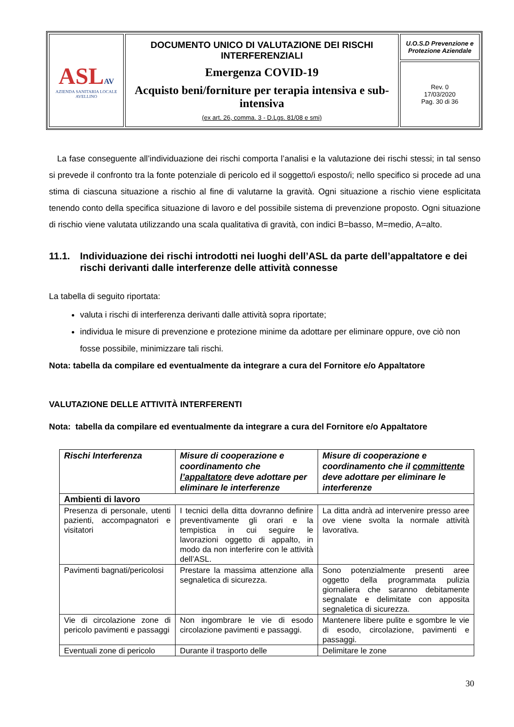| ASL AV AZIENDA SANITARIA LOCALE AVELLINO | DOCUMENTO UNICO DI VALUTAZIONE DEI RISCHI INTERFERENZIALI Emergenza COVID-19 Acquisto beni/forniture per terapia intensiva e sub-intensiva (ex art. 26, comma. 3 - D.Lgs. 81/08 e smi) | U.O.S.D Prevenzione e Protezione Aziendale |
| | | Rev. 0 17/03/2020 Pag. 30 di 36 |
La fase conseguente all’individuazione dei rischi comporta l’analisi e la valutazione dei rischi stessi; in tal senso si prevede il confronto tra la fonte potenziale di pericolo ed il soggetto/i esposto/i; nello specifico si procede ad una stima di ciascuna situazione a rischio al fine di valutarne la gravità. Ogni situazione a rischio viene esplicitata tenendo conto della specifica situazione di lavoro e del possibile sistema di prevenzione proposto. Ogni situazione di rischio viene valutata utilizzando una scala qualitativa di gravità, con indici B=basso, M=medio, A=alto.
11.1. Individuazione dei rischi introdotti nei luoghi dell’ASL da parte dell’appaltatore e dei rischi derivanti dalle interferenze delle attività connesse
La tabella di seguito riportata:
valuta i rischi di interferenza derivanti dalle attività sopra riportate;
individua le misure di prevenzione e protezione minime da adottare per eliminare oppure, ove ciò non fosse possibile, minimizzare tali rischi.
Nota: tabella da compilare ed eventualmente da integrare a cura del Fornitore e/o Appaltatore
VALUTAZIONE DELLE ATTIVITÀ INTERFERENTI
Nota: tabella da compilare ed eventualmente da integrare a cura del Fornitore e/o Appaltatore
| Rischi Interferenza | Misure di cooperazione e coordinamento che l’appaltatore deve adottare per eliminare le interferenze | Misure di cooperazione e coordinamento che il committente deve adottare per eliminare le interferenze |
| --- | --- | --- |
| Ambienti di lavoro | | |
| Presenza di personale, utenti pazienti, accompagnatori e visitatori | I tecnici della ditta dovranno definire preventivamente gli orari e la tempistica in cui seguire le lavorazioni oggetto di appalto, in modo da non interferire con le attività dell’ASL. | La ditta andrà ad intervenire presso aree ove viene svolta la normale attività lavorativa. |
| Pavimenti bagnati/pericolosi | Prestare la massima attenzione alla segnaletica di sicurezza. | Sono potenzialmente presenti aree oggetto della programmata pulizia giornaliera che saranno debitamente segnalate e delimitate con apposita segnaletica di sicurezza. |
| Vie di circolazione zone di pericolo pavimenti e passaggi | Non ingombrare le vie di esodo circolazione pavimenti e passaggi. | Mantenere libere pulite e sgombre le vie di esodo, circolazione, pavimenti e passaggi. |
| Eventuali zone di pericolo | Durante il trasporto delle | Delimitare le zone |
30